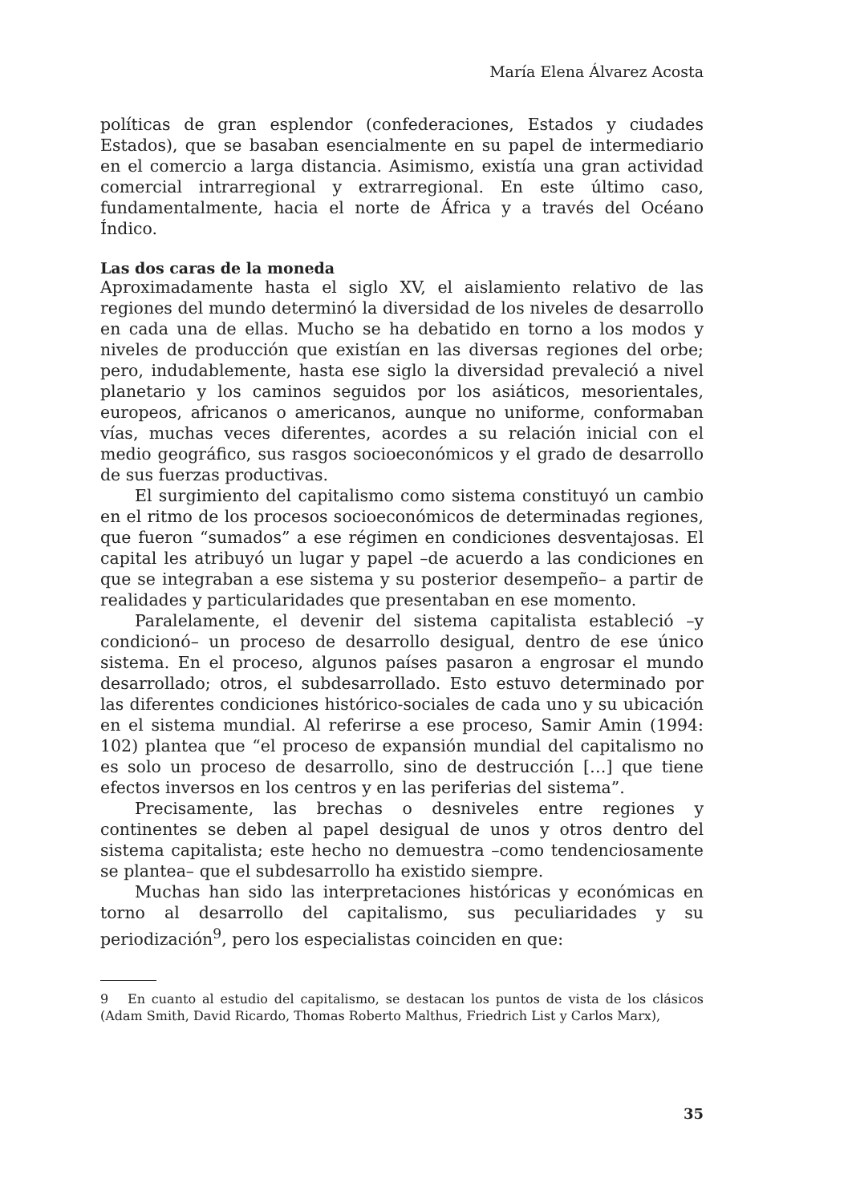María Elena Álvarez Acosta
políticas de gran esplendor (confederaciones, Estados y ciudades Estados), que se basaban esencialmente en su papel de intermediario en el comercio a larga distancia. Asimismo, existía una gran actividad comercial intrarregional y extrarregional. En este último caso, fundamentalmente, hacia el norte de África y a través del Océano Índico.
Las dos caras de la moneda
Aproximadamente hasta el siglo XV, el aislamiento relativo de las regiones del mundo determinó la diversidad de los niveles de desarrollo en cada una de ellas. Mucho se ha debatido en torno a los modos y niveles de producción que existían en las diversas regiones del orbe; pero, indudablemente, hasta ese siglo la diversidad prevaleció a nivel planetario y los caminos seguidos por los asiáticos, mesorientales, europeos, africanos o americanos, aunque no uniforme, conformaban vías, muchas veces diferentes, acordes a su relación inicial con el medio geográfico, sus rasgos socioeconómicos y el grado de desarrollo de sus fuerzas productivas.
El surgimiento del capitalismo como sistema constituyó un cambio en el ritmo de los procesos socioeconómicos de determinadas regiones, que fueron “sumados” a ese régimen en condiciones desventajosas. El capital les atribuyó un lugar y papel –de acuerdo a las condiciones en que se integraban a ese sistema y su posterior desempeño– a partir de realidades y particularidades que presentaban en ese momento.
Paralelamente, el devenir del sistema capitalista estableció –y condicionó– un proceso de desarrollo desigual, dentro de ese único sistema. En el proceso, algunos países pasaron a engrosar el mundo desarrollado; otros, el subdesarrollado. Esto estuvo determinado por las diferentes condiciones histórico-sociales de cada uno y su ubicación en el sistema mundial. Al referirse a ese proceso, Samir Amin (1994: 102) plantea que “el proceso de expansión mundial del capitalismo no es solo un proceso de desarrollo, sino de destrucción […] que tiene efectos inversos en los centros y en las periferias del sistema”.
Precisamente, las brechas o desniveles entre regiones y continentes se deben al papel desigual de unos y otros dentro del sistema capitalista; este hecho no demuestra –como tendenciosamente se plantea– que el subdesarrollo ha existido siempre.
Muchas han sido las interpretaciones históricas y económicas en torno al desarrollo del capitalismo, sus peculiaridades y su periodización<sup>9</sup>, pero los especialistas coinciden en que:
9 En cuanto al estudio del capitalismo, se destacan los puntos de vista de los clásicos (Adam Smith, David Ricardo, Thomas Roberto Malthus, Friedrich List y Carlos Marx),
35